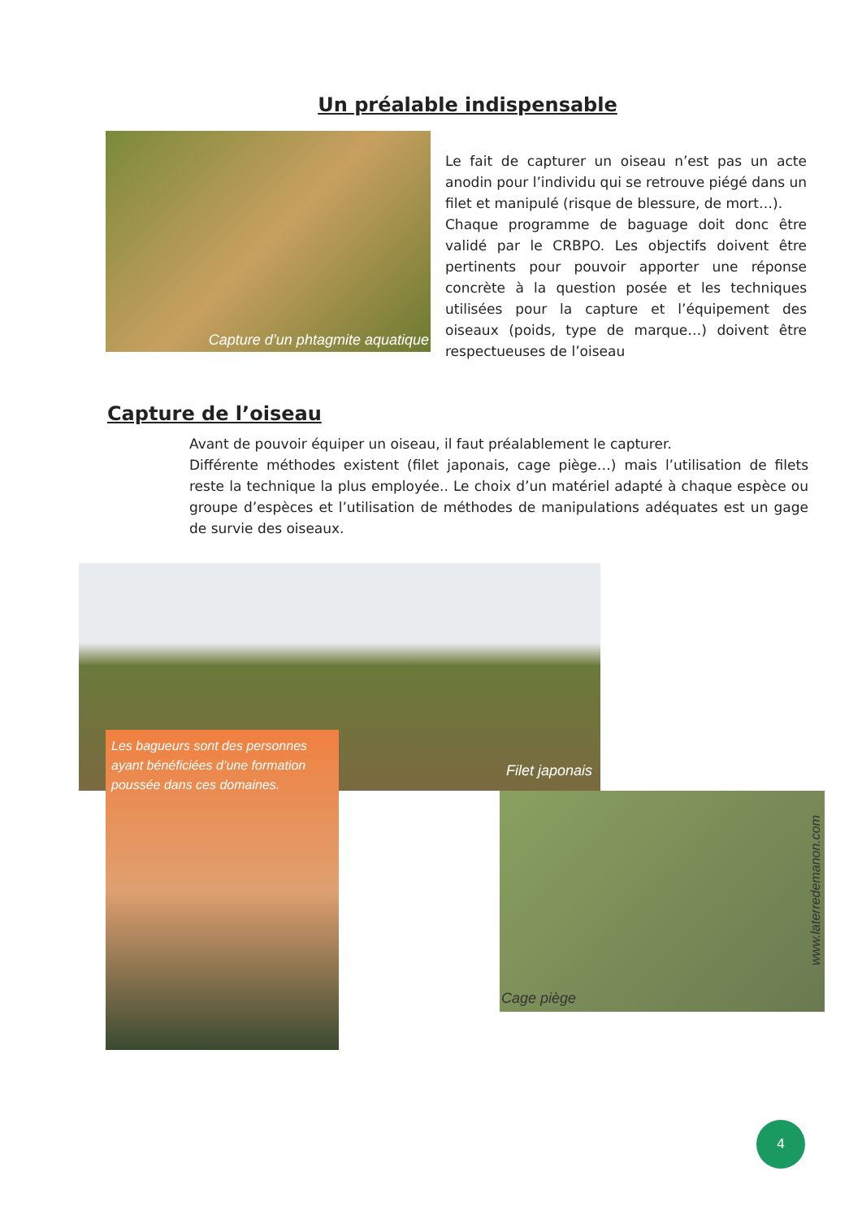Un préalable indispensable
Capture d’un phtagmite aquatique
Le fait de capturer un oiseau n’est pas un acte anodin pour l’individu qui se retrouve piégé dans un filet et manipulé (risque de blessure, de mort…).
Chaque programme de baguage doit donc être validé par le CRBPO. Les objectifs doivent être pertinents pour pouvoir apporter une réponse concrète à la question posée et les techniques utilisées pour la capture et l’équipement des oiseaux (poids, type de marque…) doivent être respectueuses de l’oiseau
Capture de l’oiseau
Avant de pouvoir équiper un oiseau, il faut préalablement le capturer.
Différente méthodes existent (filet japonais, cage piège…) mais l’utilisation de filets reste la technique la plus employée.. Le choix d’un matériel adapté à chaque espèce ou groupe d’espèces et l’utilisation de méthodes de manipulations adéquates est un gage de survie des oiseaux.
Filet japonais
Les bagueurs sont des personnes ayant bénéficiées d’une formation poussée dans ces domaines.
Cage piège
www.laterredemanon.com
4